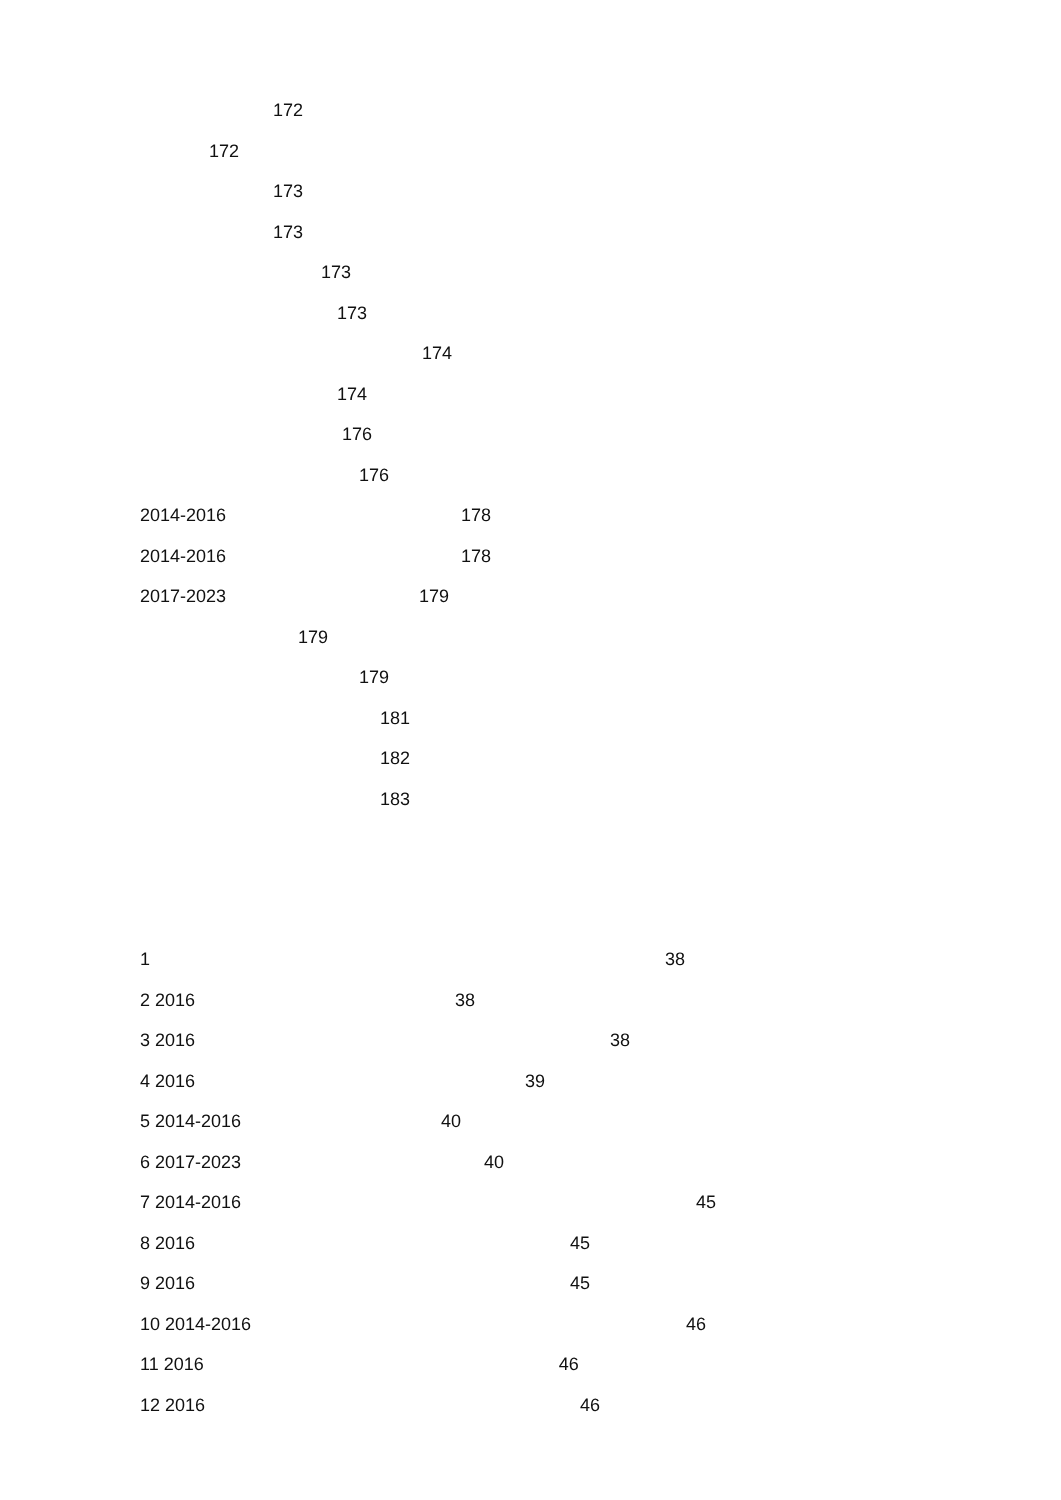172
172
173
173
173
173
174
174
176
176
2014-2016 178
2014-2016 178
2017-2023 179
179
179
181
182
183
1 38
2 2016 38
3 2016 38
4 2016 39
5 2014-2016 40
6 2017-2023 40
7 2014-2016 45
8 2016 45
9 2016 45
10 2014-2016 46
11 2016 46
12 2016 46